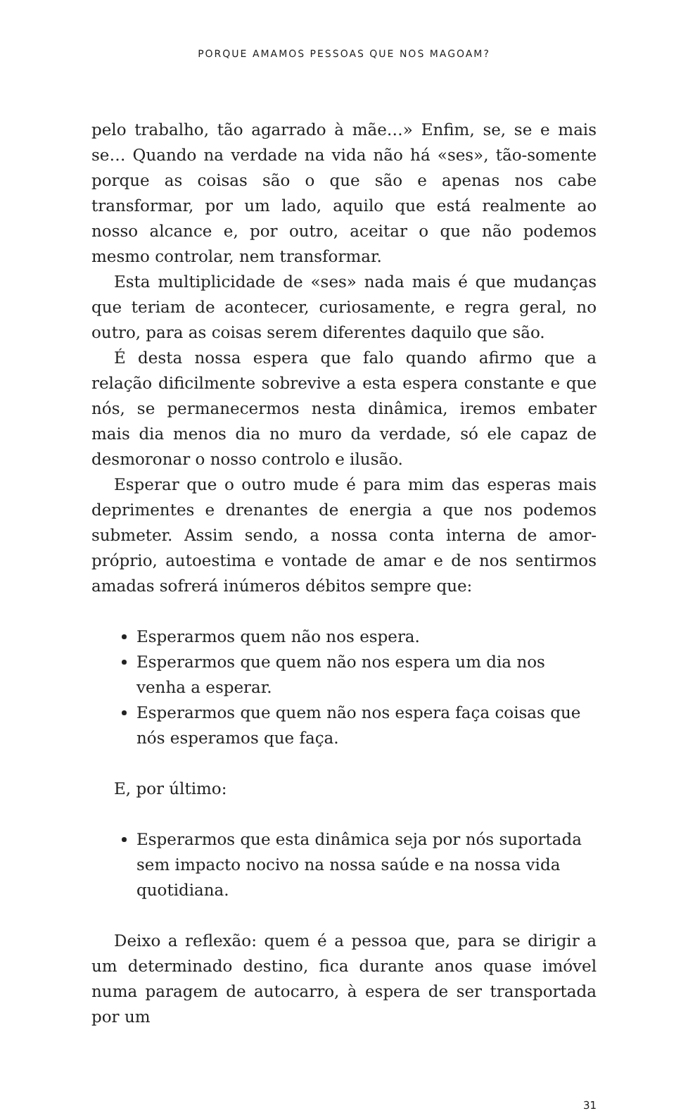PORQUE AMAMOS PESSOAS QUE NOS MAGOAM?
pelo trabalho, tão agarrado à mãe…» Enfim, se, se e mais se… Quando na verdade na vida não há «ses», tão-somente porque as coisas são o que são e apenas nos cabe transformar, por um lado, aquilo que está realmente ao nosso alcance e, por outro, aceitar o que não podemos mesmo controlar, nem transformar.
Esta multiplicidade de «ses» nada mais é que mudanças que teriam de acontecer, curiosamente, e regra geral, no outro, para as coisas serem diferentes daquilo que são.
É desta nossa espera que falo quando afirmo que a relação dificilmente sobrevive a esta espera constante e que nós, se permanecermos nesta dinâmica, iremos embater mais dia menos dia no muro da verdade, só ele capaz de desmoronar o nosso controlo e ilusão.
Esperar que o outro mude é para mim das esperas mais deprimentes e drenantes de energia a que nos podemos submeter. Assim sendo, a nossa conta interna de amor-próprio, autoestima e vontade de amar e de nos sentirmos amadas sofrerá inúmeros débitos sempre que:
Esperarmos quem não nos espera.
Esperarmos que quem não nos espera um dia nos venha a esperar.
Esperarmos que quem não nos espera faça coisas que nós esperamos que faça.
E, por último:
Esperarmos que esta dinâmica seja por nós suportada sem impacto nocivo na nossa saúde e na nossa vida quotidiana.
Deixo a reflexão: quem é a pessoa que, para se dirigir a um determinado destino, fica durante anos quase imóvel numa paragem de autocarro, à espera de ser transportada por um
31